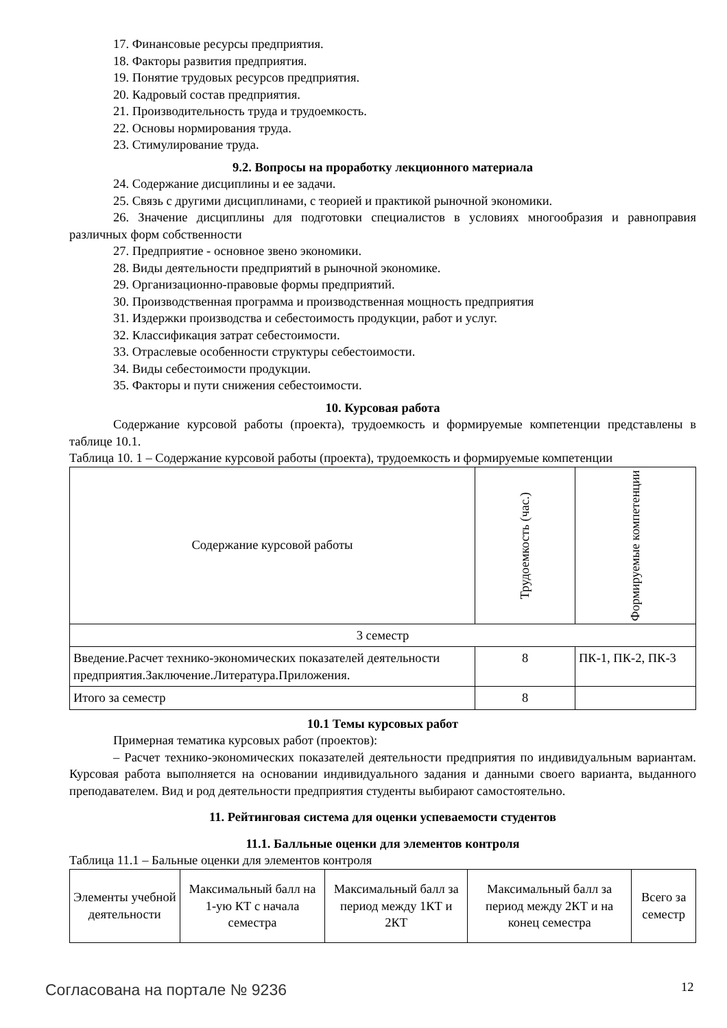17. Финансовые ресурсы предприятия.
18. Факторы развития предприятия.
19. Понятие трудовых ресурсов предприятия.
20. Кадровый состав предприятия.
21. Производительность труда и трудоемкость.
22. Основы нормирования труда.
23. Стимулирование труда.
9.2. Вопросы на проработку лекционного материала
24. Содержание дисциплины и ее задачи.
25. Связь с другими дисциплинами, с теорией и практикой рыночной экономики.
26. Значение дисциплины для подготовки специалистов в условиях многообразия и равноправия различных форм собственности
27. Предприятие - основное звено экономики.
28. Виды деятельности предприятий в рыночной экономике.
29. Организационно-правовые формы предприятий.
30. Производственная программа и производственная мощность предприятия
31. Издержки производства и себестоимость продукции, работ и услуг.
32. Классификация затрат себестоимости.
33. Отраслевые особенности структуры себестоимости.
34. Виды себестоимости продукции.
35. Факторы и пути снижения себестоимости.
10. Курсовая работа
Содержание курсовой работы (проекта), трудоемкость и формируемые компетенции представлены в таблице 10.1.
Таблица 10. 1 – Содержание курсовой работы (проекта), трудоемкость и формируемые компетенции
| Содержание курсовой работы | Трудоемкость (час.) | Формируемые компетенции |
| 3 семестр | | |
| Введение.Расчет технико-экономических показателей деятельности предприятия.Заключение.Литература.Приложения. | 8 | ПК-1, ПК-2, ПК-3 |
| Итого за семестр | 8 | |
10.1 Темы курсовых работ
Примерная тематика курсовых работ (проектов):
– Расчет технико-экономических показателей деятельности предприятия по индивидуальным вариантам. Курсовая работа выполняется на основании индивидуального задания и данными своего варианта, выданного преподавателем. Вид и род деятельности предприятия студенты выбирают самостоятельно.
11. Рейтинговая система для оценки успеваемости студентов
11.1. Балльные оценки для элементов контроля
Таблица 11.1 – Бальные оценки для элементов контроля
| Элементы учебной деятельности | Максимальный балл на 1-ую КТ с начала семестра | Максимальный балл за период между 1КТ и 2КТ | Максимальный балл за период между 2КТ и на конец семестра | Всего за семестр |
Согласована на портале № 9236 12